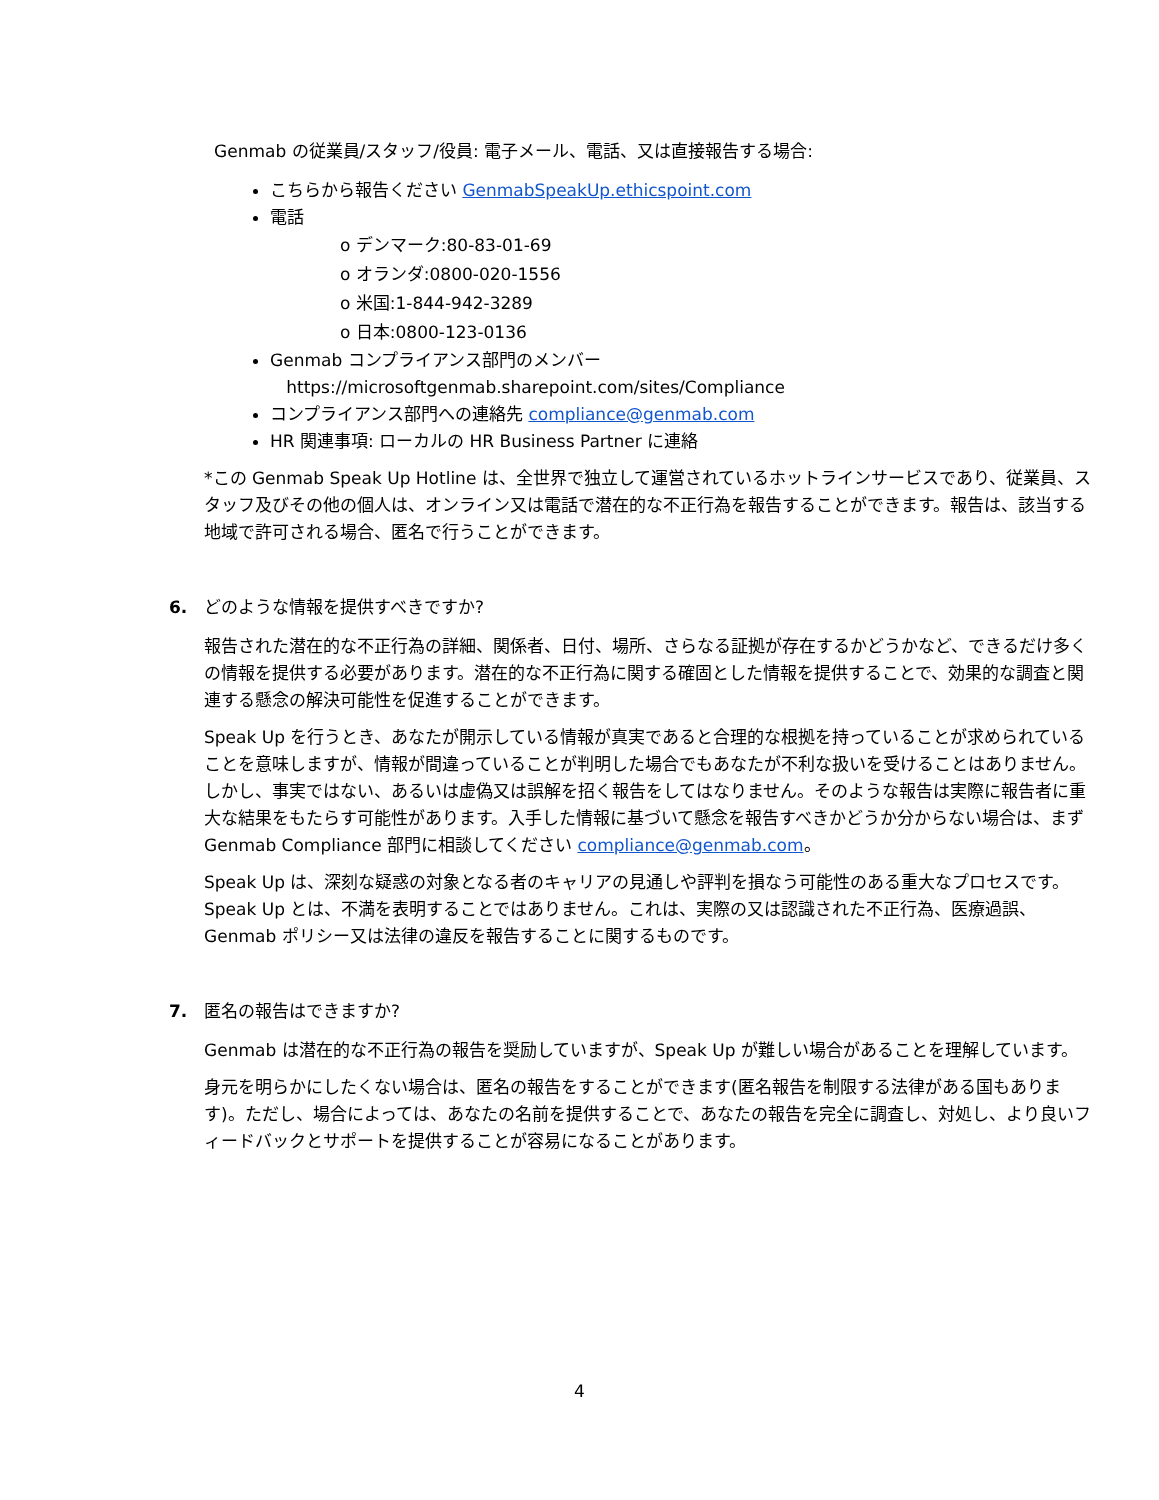Genmab の従業員/スタッフ/役員: 電子メール、電話、又は直接報告する場合:
こちらから報告ください GenmabSpeakUp.ethicspoint.com
電話
o デンマーク:80-83-01-69
o オランダ:0800-020-1556
o 米国:1-844-942-3289
o 日本:0800-123-0136
Genmab コンプライアンス部門のメンバー
https://microsoftgenmab.sharepoint.com/sites/Compliance
コンプライアンス部門への連絡先 compliance@genmab.com
HR 関連事項: ローカルの HR Business Partner に連絡
*この Genmab Speak Up Hotline は、全世界で独立して運営されているホットラインサービスであり、従業員、スタッフ及びその他の個人は、オンライン又は電話で潜在的な不正行為を報告することができます。報告は、該当する地域で許可される場合、匿名で行うことができます。
6. どのような情報を提供すべきですか?
報告された潜在的な不正行為の詳細、関係者、日付、場所、さらなる証拠が存在するかどうかなど、できるだけ多くの情報を提供する必要があります。潜在的な不正行為に関する確固とした情報を提供することで、効果的な調査と関連する懸念の解決可能性を促進することができます。
Speak Up を行うとき、あなたが開示している情報が真実であると合理的な根拠を持っていることが求められていることを意味しますが、情報が間違っていることが判明した場合でもあなたが不利な扱いを受けることはありません。しかし、事実ではない、あるいは虚偽又は誤解を招く報告をしてはなりません。そのような報告は実際に報告者に重大な結果をもたらす可能性があります。入手した情報に基づいて懸念を報告すべきかどうか分からない場合は、まず Genmab Compliance 部門に相談してください compliance@genmab.com。
Speak Up は、深刻な疑惑の対象となる者のキャリアの見通しや評判を損なう可能性のある重大なプロセスです。Speak Up とは、不満を表明することではありません。これは、実際の又は認識された不正行為、医療過誤、Genmab ポリシー又は法律の違反を報告することに関するものです。
7. 匿名の報告はできますか?
Genmab は潜在的な不正行為の報告を奨励していますが、Speak Up が難しい場合があることを理解しています。
身元を明らかにしたくない場合は、匿名の報告をすることができます(匿名報告を制限する法律がある国もあります)。ただし、場合によっては、あなたの名前を提供することで、あなたの報告を完全に調査し、対処し、より良いフィードバックとサポートを提供することが容易になることがあります。
4